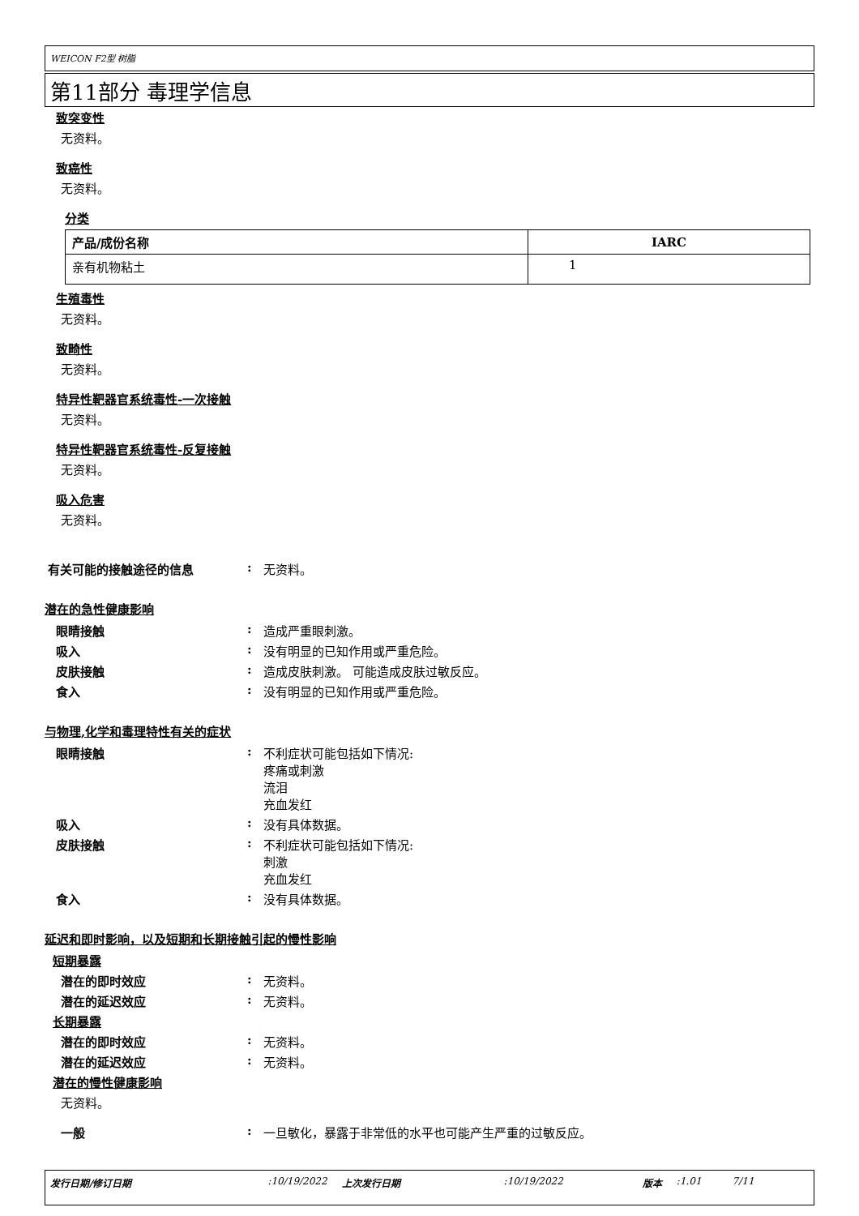WEICON F2型 树脂
第11部分 毒理学信息
致突变性
无资料。
致癌性
无资料。
分类
| 产品/成份名称 | IARC |
| --- | --- |
| 亲有机物粘土 | 1 |
生殖毒性
无资料。
致畸性
无资料。
特异性靶器官系统毒性-一次接触
无资料。
特异性靶器官系统毒性-反复接触
无资料。
吸入危害
无资料。
有关可能的接触途径的信息 : 无资料。
潜在的急性健康影响
眼睛接触 : 造成严重眼刺激。
吸入 : 没有明显的已知作用或严重危险。
皮肤接触 : 造成皮肤刺激。 可能造成皮肤过敏反应。
食入 : 没有明显的已知作用或严重危险。
与物理,化学和毒理特性有关的症状
眼睛接触 : 不利症状可能包括如下情况:
疼痛或刺激
流泪
充血发红
吸入 : 没有具体数据。
皮肤接触 : 不利症状可能包括如下情况:
刺激
充血发红
食入 : 没有具体数据。
延迟和即时影响，以及短期和长期接触引起的慢性影响
短期暴露
潜在的即时效应 : 无资料。
潜在的延迟效应 : 无资料。
长期暴露
潜在的即时效应 : 无资料。
潜在的延迟效应 : 无资料。
潜在的慢性健康影响
无资料。
一般 : 一旦敏化，暴露于非常低的水平也可能产生严重的过敏反应。
发行日期/修订日期:10/19/2022 上次发行日期:10/19/2022 版本:1.01 7/11